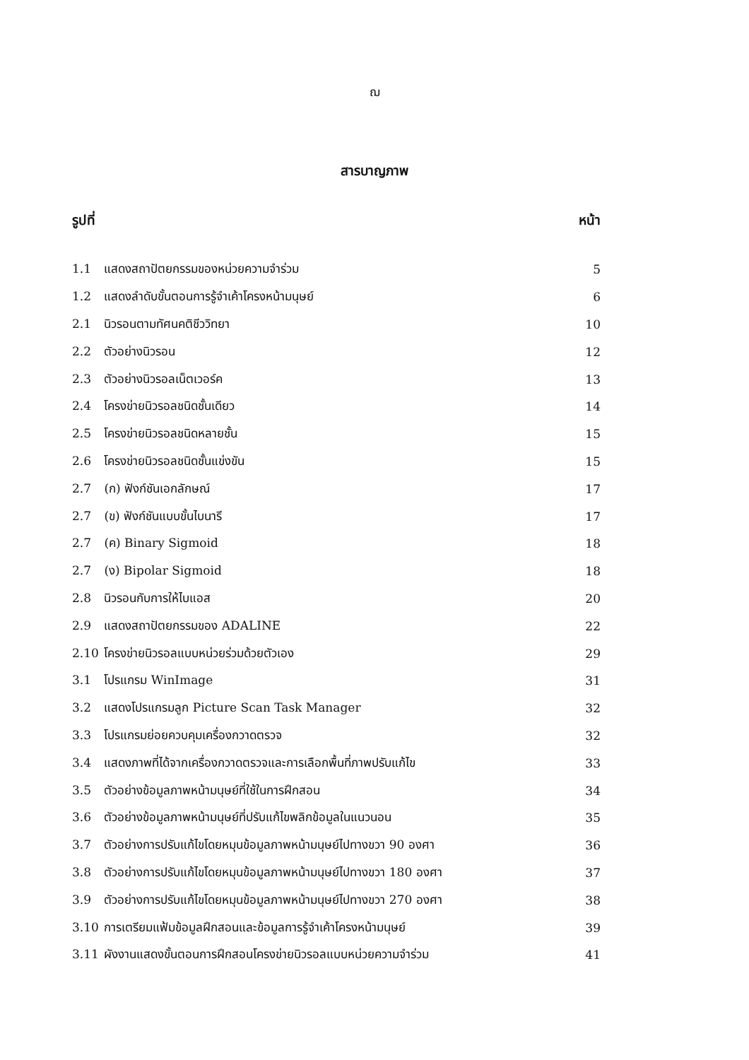ฌ
สารบาญภาพ
รูปที่ หน้า
1.1 แสดงสถาปัตยกรรมของหน่วยความจำร่วม 5
1.2 แสดงลำดับขั้นตอนการรู้จำเค้าโครงหน้ามนุษย์ 6
2.1 นิวรอนตามทัศนคติชีววิทยา 10
2.2 ตัวอย่างนิวรอน 12
2.3 ตัวอย่างนิวรอลเน็ตเวอร์ค 13
2.4 โครงข่ายนิวรอลชนิดชั้นเดียว 14
2.5 โครงข่ายนิวรอลชนิดหลายชั้น 15
2.6 โครงข่ายนิวรอลชนิดชั้นแข่งขัน 15
2.7 (ก) ฟังก์ชันเอกลักษณ์ 17
2.7 (ข) ฟังก์ชันแบบขั้นไบนารี 17
2.7 (ค) Binary Sigmoid 18
2.7 (ง) Bipolar Sigmoid 18
2.8 นิวรอนกับการให้ไบแอส 20
2.9 แสดงสถาปัตยกรรมของ ADALINE 22
2.10 โครงข่ายนิวรอลแบบหน่วยร่วมด้วยตัวเอง 29
3.1 โปรแกรม WinImage 31
3.2 แสดงโปรแกรมลูก Picture Scan Task Manager 32
3.3 โปรแกรมย่อยควบคุมเครื่องกวาดตรวจ 32
3.4 แสดงภาพที่ได้จากเครื่องกวาดตรวจและการเลือกพื้นที่ภาพปรับแก้ไข 33
3.5 ตัวอย่างข้อมูลภาพหน้ามนุษย์ที่ใช้ในการฝึกสอน 34
3.6 ตัวอย่างข้อมูลภาพหน้ามนุษย์ที่ปรับแก้ไขพลิกข้อมูลในแนวนอน 35
3.7 ตัวอย่างการปรับแก้ไขโดยหมุนข้อมูลภาพหน้ามนุษย์ไปทางขวา 90 องศา 36
3.8 ตัวอย่างการปรับแก้ไขโดยหมุนข้อมูลภาพหน้ามนุษย์ไปทางขวา 180 องศา 37
3.9 ตัวอย่างการปรับแก้ไขโดยหมุนข้อมูลภาพหน้ามนุษย์ไปทางขวา 270 องศา 38
3.10 การเตรียมแฟ้มข้อมูลฝึกสอนและข้อมูลการรู้จำเค้าโครงหน้ามนุษย์ 39
3.11 ผังงานแสดงขั้นตอนการฝึกสอนโครงข่ายนิวรอลแบบหน่วยความจำร่วม 41